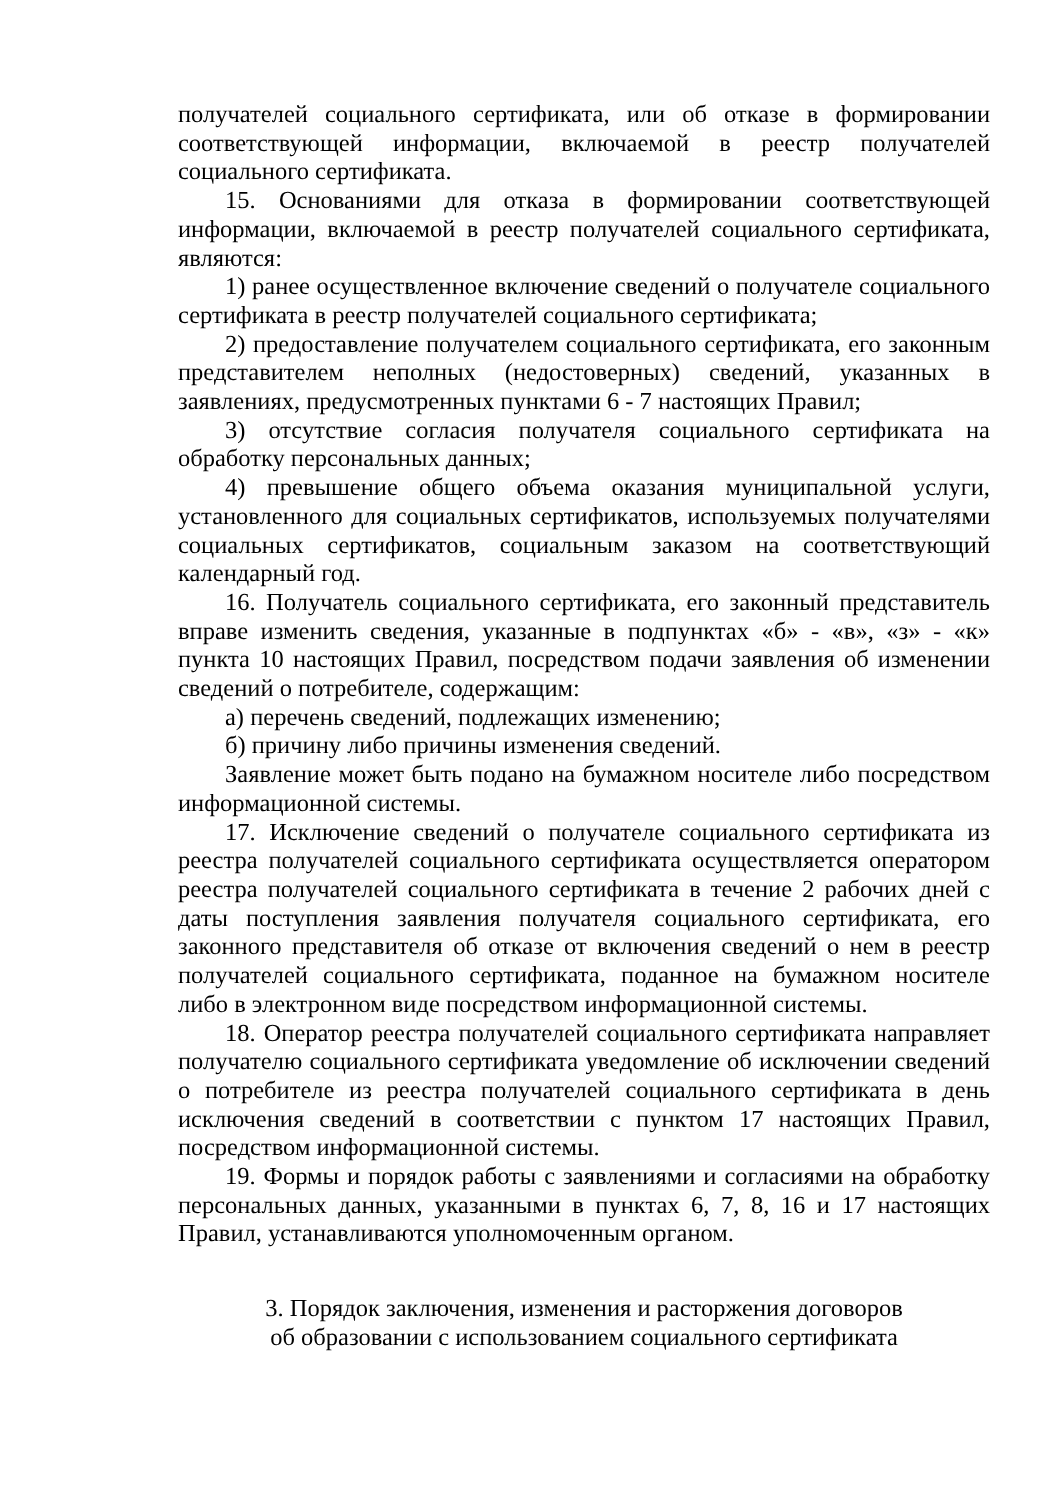получателей социального сертификата, или об отказе в формировании соответствующей информации, включаемой в реестр получателей социального сертификата.
15. Основаниями для отказа в формировании соответствующей информации, включаемой в реестр получателей социального сертификата, являются:
1) ранее осуществленное включение сведений о получателе социального сертификата в реестр получателей социального сертификата;
2) предоставление получателем социального сертификата, его законным представителем неполных (недостоверных) сведений, указанных в заявлениях, предусмотренных пунктами 6 - 7 настоящих Правил;
3) отсутствие согласия получателя социального сертификата на обработку персональных данных;
4) превышение общего объема оказания муниципальной услуги, установленного для социальных сертификатов, используемых получателями социальных сертификатов, социальным заказом на соответствующий календарный год.
16. Получатель социального сертификата, его законный представитель вправе изменить сведения, указанные в подпунктах «б» - «в», «з» - «к» пункта 10 настоящих Правил, посредством подачи заявления об изменении сведений о потребителе, содержащим:
а) перечень сведений, подлежащих изменению;
б) причину либо причины изменения сведений.
Заявление может быть подано на бумажном носителе либо посредством информационной системы.
17. Исключение сведений о получателе социального сертификата из реестра получателей социального сертификата осуществляется оператором реестра получателей социального сертификата в течение 2 рабочих дней с даты поступления заявления получателя социального сертификата, его законного представителя об отказе от включения сведений о нем в реестр получателей социального сертификата, поданное на бумажном носителе либо в электронном виде посредством информационной системы.
18. Оператор реестра получателей социального сертификата направляет получателю социального сертификата уведомление об исключении сведений о потребителе из реестра получателей социального сертификата в день исключения сведений в соответствии с пунктом 17 настоящих Правил, посредством информационной системы.
19. Формы и порядок работы с заявлениями и согласиями на обработку персональных данных, указанными в пунктах 6, 7, 8, 16 и 17 настоящих Правил, устанавливаются уполномоченным органом.
3. Порядок заключения, изменения и расторжения договоров
об образовании с использованием социального сертификата